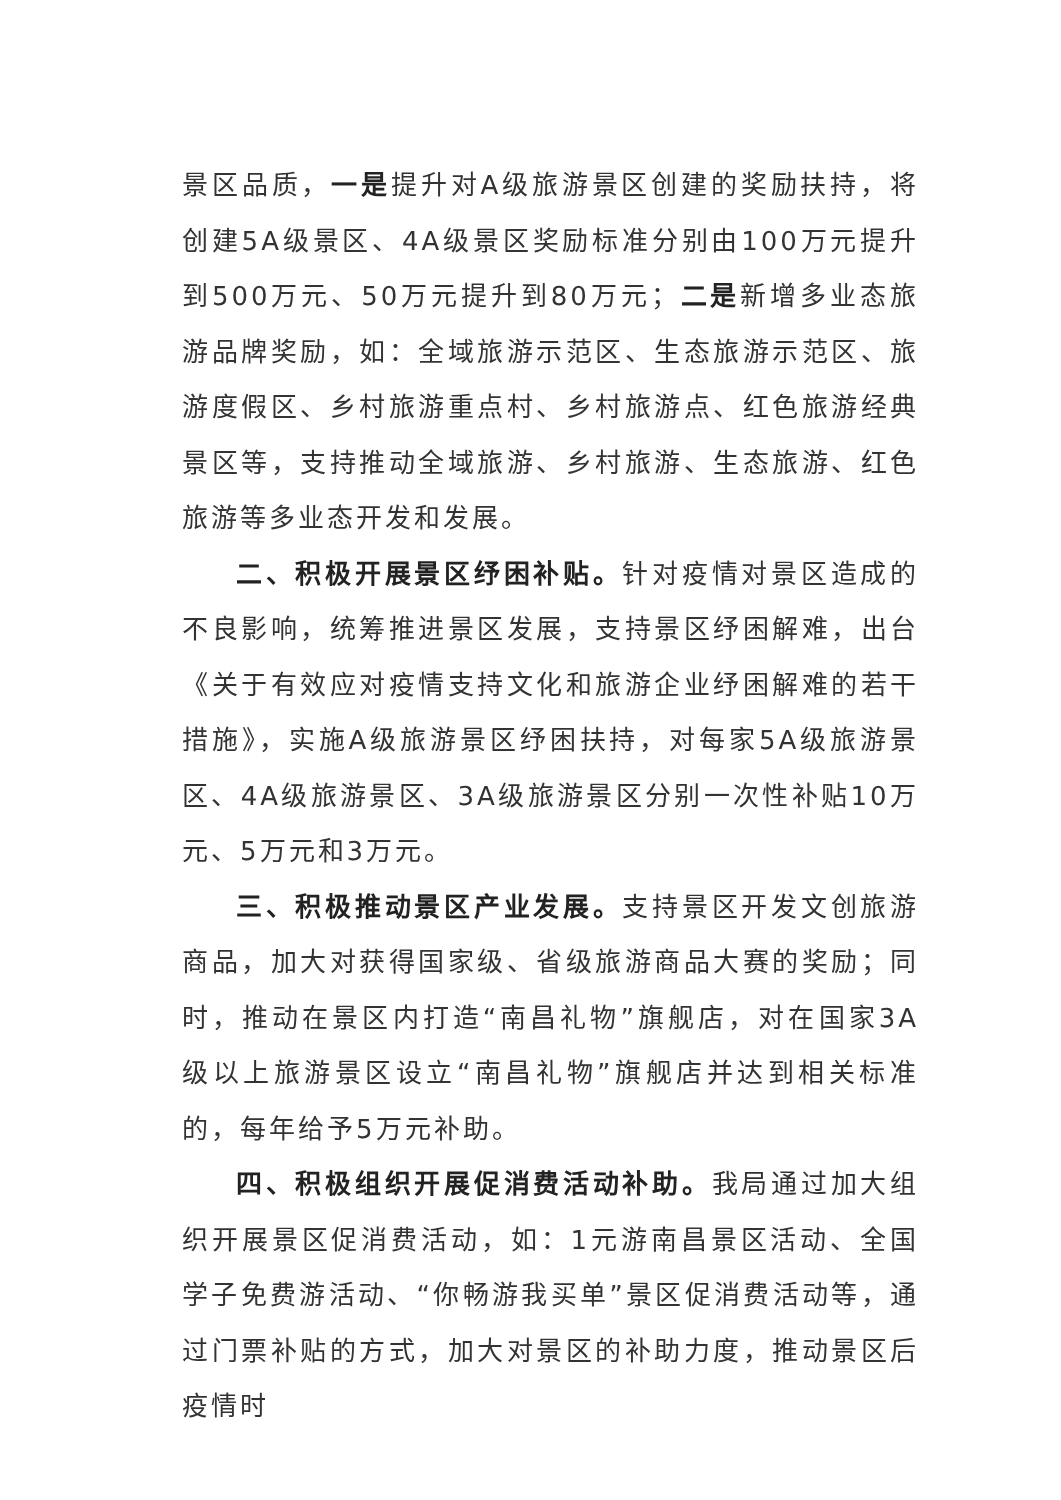景区品质，一是提升对A级旅游景区创建的奖励扶持，将创建5A级景区、4A级景区奖励标准分别由100万元提升到500万元、50万元提升到80万元；二是新增多业态旅游品牌奖励，如：全域旅游示范区、生态旅游示范区、旅游度假区、乡村旅游重点村、乡村旅游点、红色旅游经典景区等，支持推动全域旅游、乡村旅游、生态旅游、红色旅游等多业态开发和发展。
二、积极开展景区纾困补贴。针对疫情对景区造成的不良影响，统筹推进景区发展，支持景区纾困解难，出台《关于有效应对疫情支持文化和旅游企业纾困解难的若干措施》，实施A级旅游景区纾困扶持，对每家5A级旅游景区、4A级旅游景区、3A级旅游景区分别一次性补贴10万元、5万元和3万元。
三、积极推动景区产业发展。支持景区开发文创旅游商品，加大对获得国家级、省级旅游商品大赛的奖励；同时，推动在景区内打造“南昌礼物”旗舰店，对在国家3A级以上旅游景区设立“南昌礼物”旗舰店并达到相关标准的，每年给予5万元补助。
四、积极组织开展促消费活动补助。我局通过加大组织开展景区促消费活动，如：1元游南昌景区活动、全国学子免费游活动、“你畅游我买单”景区促消费活动等，通过门票补贴的方式，加大对景区的补助力度，推动景区后疫情时